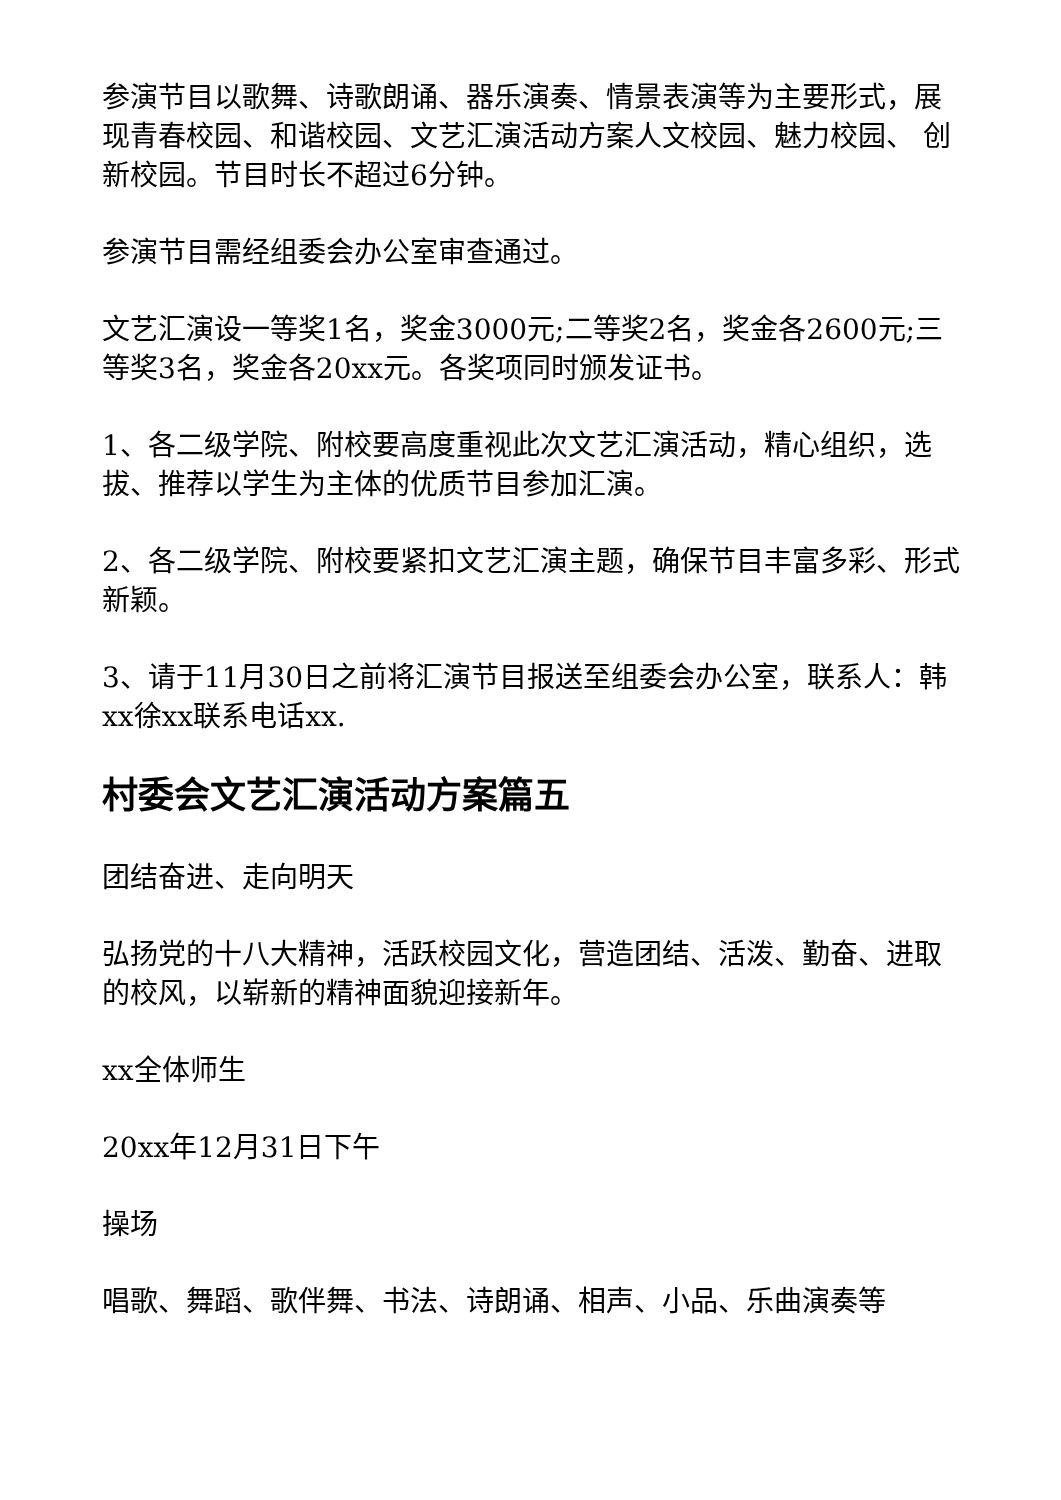参演节目以歌舞、诗歌朗诵、器乐演奏、情景表演等为主要形式，展现青春校园、和谐校园、文艺汇演活动方案人文校园、魅力校园、 创新校园。节目时长不超过6分钟。
参演节目需经组委会办公室审查通过。
文艺汇演设一等奖1名，奖金3000元;二等奖2名，奖金各2600元;三等奖3名，奖金各20xx元。各奖项同时颁发证书。
1、各二级学院、附校要高度重视此次文艺汇演活动，精心组织，选拔、推荐以学生为主体的优质节目参加汇演。
2、各二级学院、附校要紧扣文艺汇演主题，确保节目丰富多彩、形式新颖。
3、请于11月30日之前将汇演节目报送至组委会办公室，联系人：韩xx徐xx联系电话xx.
村委会文艺汇演活动方案篇五
团结奋进、走向明天
弘扬党的十八大精神，活跃校园文化，营造团结、活泼、勤奋、进取的校风，以崭新的精神面貌迎接新年。
xx全体师生
20xx年12月31日下午
操场
唱歌、舞蹈、歌伴舞、书法、诗朗诵、相声、小品、乐曲演奏等